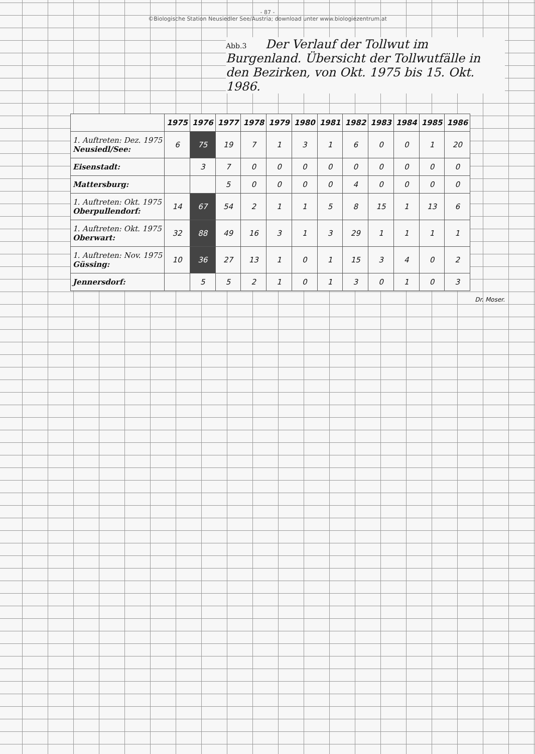- 87 -
©Biologische Station Neusiedler See/Austria; download unter www.biologiezentrum.at
Abb.3 Der Verlauf der Tollwut im Burgenland. Übersicht der Tollwutfälle in den Bezirken, von Okt. 1975 bis 15. Okt. 1986.
| | 1975 | 1976 | 1977 | 1978 | 1979 | 1980 | 1981 | 1982 | 1983 | 1984 | 1985 | 1986 |
| --- | --- | --- | --- | --- | --- | --- | --- | --- | --- | --- | --- | --- |
| 1. Auftreten: Dez. 1975 Neusiedl/See: | 6 | 75 | 19 | 7 | 1 | 3 | 1 | 6 | 0 | 0 | 1 | 20 |
| Eisenstadt: | | 3 | 7 | 0 | 0 | 0 | 0 | 0 | 0 | 0 | 0 | 0 |
| Mattersburg: | | | 5 | 0 | 0 | 0 | 0 | 4 | 0 | 0 | 0 | 0 |
| 1. Auftreten: Okt. 1975 Oberpullendorf: | 14 | 67 | 54 | 2 | 1 | 1 | 5 | 8 | 15 | 1 | 13 | 6 |
| 1. Auftreten: Okt. 1975 Oberwart: | 32 | 88 | 49 | 16 | 3 | 1 | 3 | 29 | 1 | 1 | 1 | 1 |
| 1. Auftreten: Nov. 1975 Güssing: | 10 | 36 | 27 | 13 | 1 | 0 | 1 | 15 | 3 | 4 | 0 | 2 |
| Jennersdorf: | | 5 | 5 | 2 | 1 | 0 | 1 | 3 | 0 | 1 | 0 | 3 |
Dr. Moser.